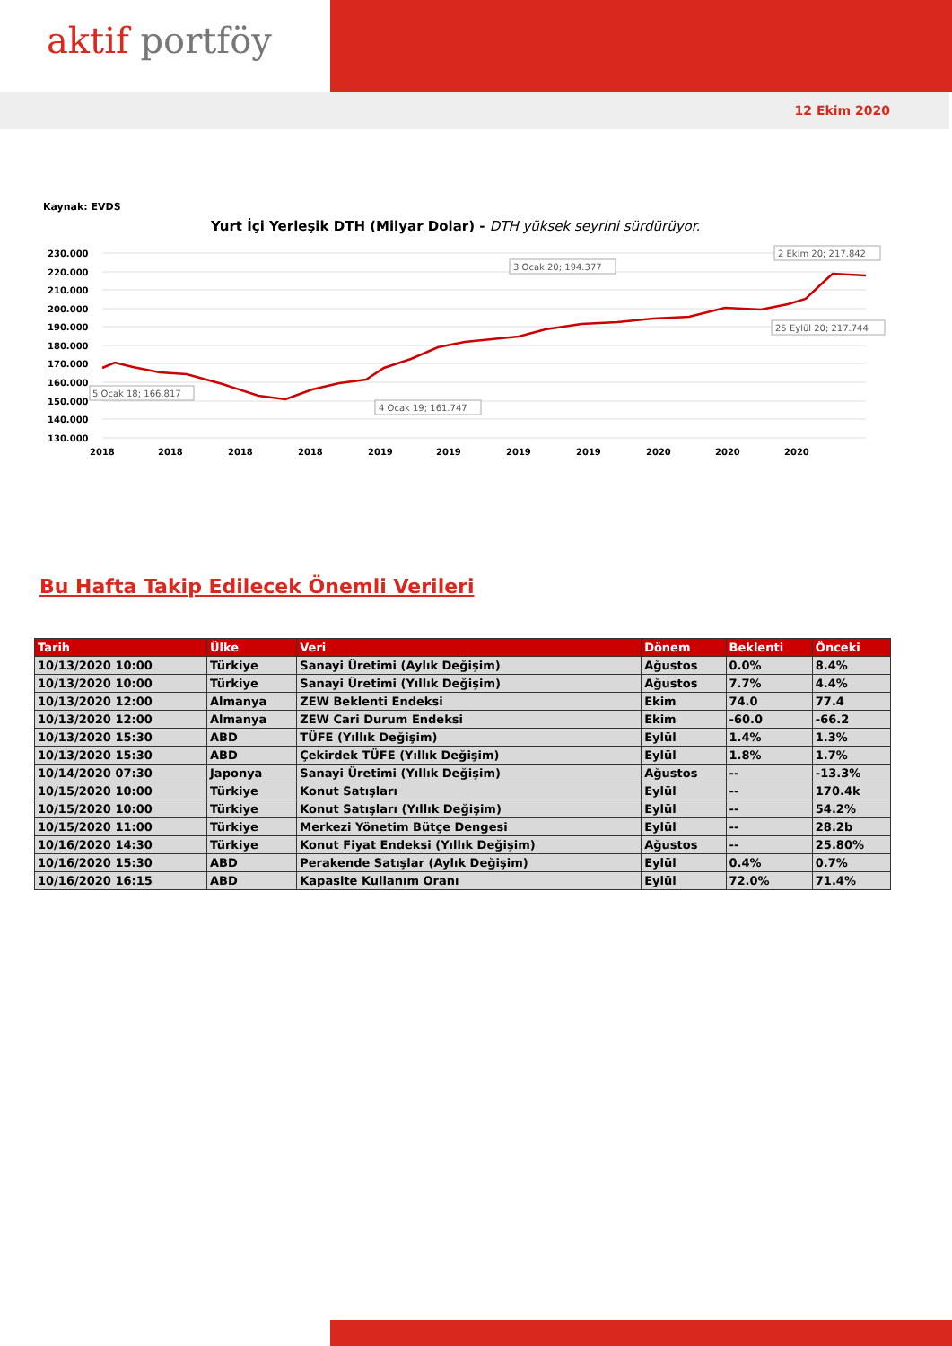aktif portföy
12 Ekim 2020
Kaynak: EVDS
Yurt İçi Yerleşik DTH (Milyar Dolar) - DTH yüksek seyrini sürdürüyor.
230.000
220.000
210.000
200.000
190.000
180.000
170.000
160.000
150.000
140.000
130.000
2018
2018
2018
2018
2019
2019
2019
2019
2020
2020
2020
5 Ocak 18; 166.817
4 Ocak 19; 161.747
3 Ocak 20; 194.377
25 Eylül 20; 217.744
2 Ekim 20; 217.842
Bu Hafta Takip Edilecek Önemli Verileri
| Tarih | Ülke | Veri | Dönem | Beklenti | Önceki |
| --- | --- | --- | --- | --- | --- |
| 10/13/2020 10:00 | Türkiye | Sanayi Üretimi (Aylık Değişim) | Ağustos | 0.0% | 8.4% |
| 10/13/2020 10:00 | Türkiye | Sanayi Üretimi (Yıllık Değişim) | Ağustos | 7.7% | 4.4% |
| 10/13/2020 12:00 | Almanya | ZEW Beklenti Endeksi | Ekim | 74.0 | 77.4 |
| 10/13/2020 12:00 | Almanya | ZEW Cari Durum Endeksi | Ekim | -60.0 | -66.2 |
| 10/13/2020 15:30 | ABD | TÜFE (Yıllık Değişim) | Eylül | 1.4% | 1.3% |
| 10/13/2020 15:30 | ABD | Çekirdek TÜFE (Yıllık Değişim) | Eylül | 1.8% | 1.7% |
| 10/14/2020 07:30 | Japonya | Sanayi Üretimi (Yıllık Değişim) | Ağustos | -- | -13.3% |
| 10/15/2020 10:00 | Türkiye | Konut Satışları | Eylül | -- | 170.4k |
| 10/15/2020 10:00 | Türkiye | Konut Satışları (Yıllık Değişim) | Eylül | -- | 54.2% |
| 10/15/2020 11:00 | Türkiye | Merkezi Yönetim Bütçe Dengesi | Eylül | -- | 28.2b |
| 10/16/2020 14:30 | Türkiye | Konut Fiyat Endeksi (Yıllık Değişim) | Ağustos | -- | 25.80% |
| 10/16/2020 15:30 | ABD | Perakende Satışlar (Aylık Değişim) | Eylül | 0.4% | 0.7% |
| 10/16/2020 16:15 | ABD | Kapasite Kullanım Oranı | Eylül | 72.0% | 71.4% |